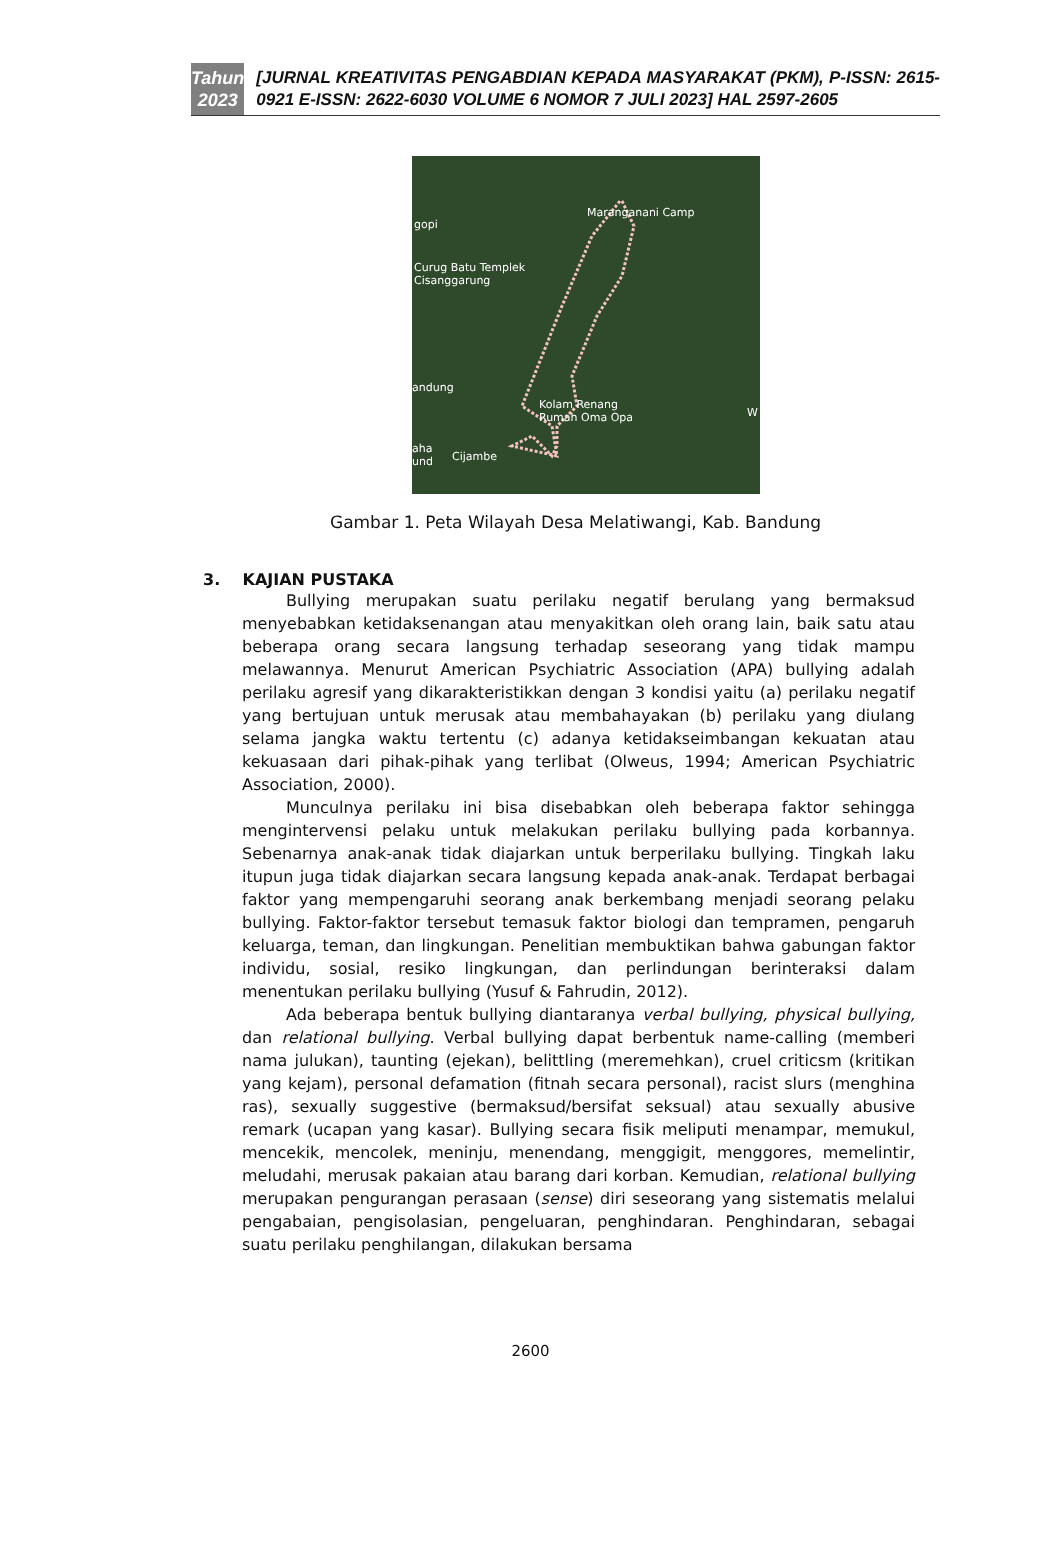Tahun
2023
[JURNAL KREATIVITAS PENGABDIAN KEPADA MASYARAKAT (PKM), P-ISSN: 2615-0921 E-ISSN: 2622-6030 VOLUME 6 NOMOR 7 JULI 2023] HAL 2597-2605
Maranganani Camp
gopi
Curug Batu Templek
Cisanggarung
andung
Kolam Renang
Rumah Oma Opa W
aha
und Cijambe
Gambar 1. Peta Wilayah Desa Melatiwangi, Kab. Bandung
3. KAJIAN PUSTAKA
Bullying merupakan suatu perilaku negatif berulang yang bermaksud menyebabkan ketidaksenangan atau menyakitkan oleh orang lain, baik satu atau beberapa orang secara langsung terhadap seseorang yang tidak mampu melawannya. Menurut American Psychiatric Association (APA) bullying adalah perilaku agresif yang dikarakteristikkan dengan 3 kondisi yaitu (a) perilaku negatif yang bertujuan untuk merusak atau membahayakan (b) perilaku yang diulang selama jangka waktu tertentu (c) adanya ketidakseimbangan kekuatan atau kekuasaan dari pihak-pihak yang terlibat (Olweus, 1994; American Psychiatric Association, 2000).
Munculnya perilaku ini bisa disebabkan oleh beberapa faktor sehingga mengintervensi pelaku untuk melakukan perilaku bullying pada korbannya. Sebenarnya anak-anak tidak diajarkan untuk berperilaku bullying. Tingkah laku itupun juga tidak diajarkan secara langsung kepada anak-anak. Terdapat berbagai faktor yang mempengaruhi seorang anak berkembang menjadi seorang pelaku bullying. Faktor-faktor tersebut temasuk faktor biologi dan tempramen, pengaruh keluarga, teman, dan lingkungan. Penelitian membuktikan bahwa gabungan faktor individu, sosial, resiko lingkungan, dan perlindungan berinteraksi dalam menentukan perilaku bullying (Yusuf & Fahrudin, 2012).
Ada beberapa bentuk bullying diantaranya verbal bullying, physical bullying, dan relational bullying. Verbal bullying dapat berbentuk name-calling (memberi nama julukan), taunting (ejekan), belittling (meremehkan), cruel criticsm (kritikan yang kejam), personal defamation (fitnah secara personal), racist slurs (menghina ras), sexually suggestive (bermaksud/bersifat seksual) atau sexually abusive remark (ucapan yang kasar). Bullying secara fisik meliputi menampar, memukul, mencekik, mencolek, meninju, menendang, menggigit, menggores, memelintir, meludahi, merusak pakaian atau barang dari korban. Kemudian, relational bullying merupakan pengurangan perasaan (sense) diri seseorang yang sistematis melalui pengabaian, pengisolasian, pengeluaran, penghindaran. Penghindaran, sebagai suatu perilaku penghilangan, dilakukan bersama
2600